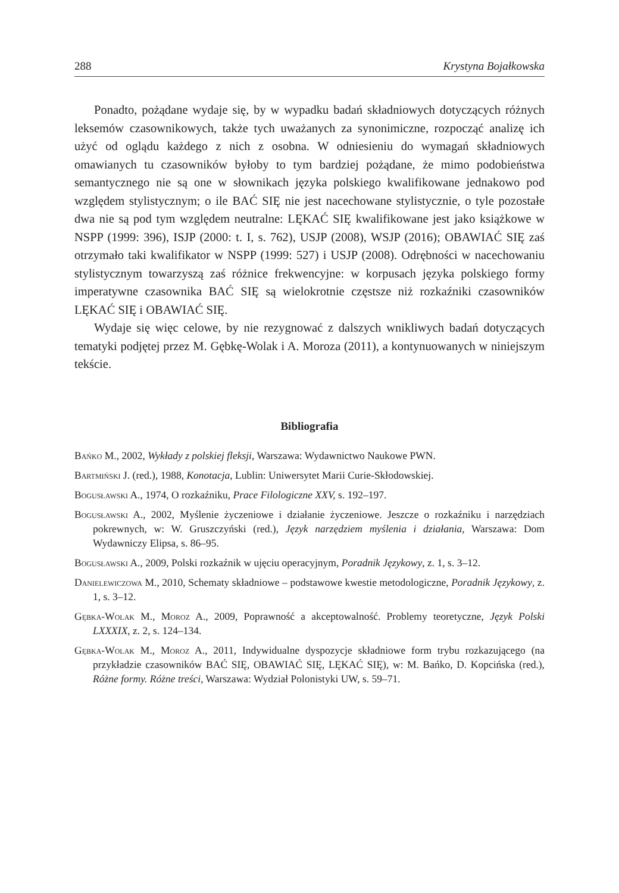288 Krystyna Bojałkowska
Ponadto, pożądane wydaje się, by w wypadku badań składniowych dotyczących różnych leksemów czasownikowych, także tych uważanych za synonimiczne, rozpocząć analizę ich użyć od oglądu każdego z nich z osobna. W odniesieniu do wymagań składniowych omawianych tu czasowników byłoby to tym bardziej pożądane, że mimo podobieństwa semantycznego nie są one w słownikach języka polskiego kwalifikowane jednakowo pod względem stylistycznym; o ile BAĆ SIĘ nie jest nacechowane stylistycznie, o tyle pozostałe dwa nie są pod tym względem neutralne: LĘKAĆ SIĘ kwalifikowane jest jako książkowe w NSPP (1999: 396), ISJP (2000: t. I, s. 762), USJP (2008), WSJP (2016); OBAWIAĆ SIĘ zaś otrzymało taki kwalifikator w NSPP (1999: 527) i USJP (2008). Odrębności w nacechowaniu stylistycznym towarzyszą zaś różnice frekwencyjne: w korpusach języka polskiego formy imperatywne czasownika BAĆ SIĘ są wielokrotnie częstsze niż rozkaźniki czasowników LĘKAĆ SIĘ i OBAWIAĆ SIĘ.
Wydaje się więc celowe, by nie rezygnować z dalszych wnikliwych badań dotyczących tematyki podjętej przez M. Gębkę-Wolak i A. Moroza (2011), a kontynuowanych w niniejszym tekście.
Bibliografia
Bańko M., 2002, Wykłady z polskiej fleksji, Warszawa: Wydawnictwo Naukowe PWN.
Bartmiński J. (red.), 1988, Konotacja, Lublin: Uniwersytet Marii Curie-Skłodowskiej.
Bogusławski A., 1974, O rozkaźniku, Prace Filologiczne XXV, s. 192–197.
Bogusławski A., 2002, Myślenie życzeniowe i działanie życzeniowe. Jeszcze o rozkaźniku i narzędziach pokrewnych, w: W. Gruszczyński (red.), Język narzędziem myślenia i działania, Warszawa: Dom Wydawniczy Elipsa, s. 86–95.
Bogusławski A., 2009, Polski rozkaźnik w ujęciu operacyjnym, Poradnik Językowy, z. 1, s. 3–12.
Danielewiczowa M., 2010, Schematy składniowe – podstawowe kwestie metodologiczne, Poradnik Językowy, z. 1, s. 3–12.
Gębka-Wolak M., Moroz A., 2009, Poprawność a akceptowalność. Problemy teoretyczne, Język Polski LXXXIX, z. 2, s. 124–134.
Gębka-Wolak M., Moroz A., 2011, Indywidualne dyspozycje składniowe form trybu rozkazującego (na przykładzie czasowników BAĆ SIĘ, OBAWIAĆ SIĘ, LĘKAĆ SIĘ), w: M. Bańko, D. Kopcińska (red.), Różne formy. Różne treści, Warszawa: Wydział Polonistyki UW, s. 59–71.